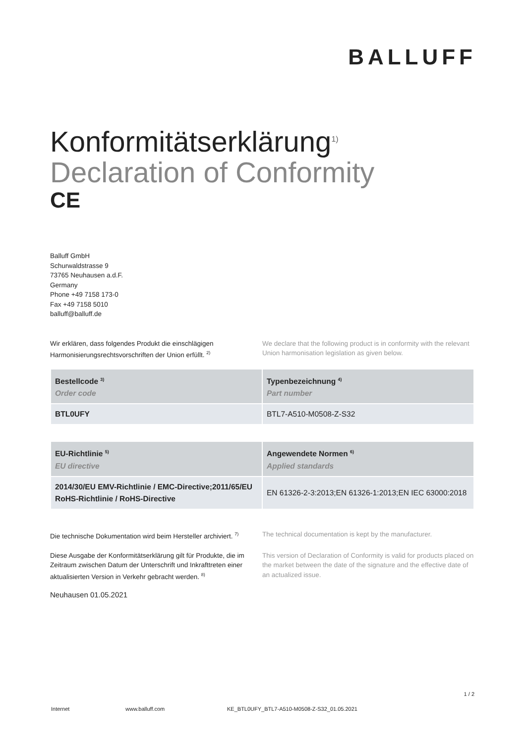BALLUFF
Konformitätserklärung<sup>1)</sup>
Declaration of Conformity
CE
Balluff GmbH
Schurwaldstrasse 9
73765 Neuhausen a.d.F.
Germany
Phone +49 7158 173-0
Fax +49 7158 5010
balluff@balluff.de
Wir erklären, dass folgendes Produkt die einschlägigen Harmonisierungsrechtsvorschriften der Union erfüllt. <sup>2)</sup>
We declare that the following product is in conformity with the relevant Union harmonisation legislation as given below.
| Bestellcode <sup>3)</sup> Order code | Typenbezeichnung <sup>4)</sup> Part number |
| --- | --- |
| BTL0UFY | BTL7-A510-M0508-Z-S32 |
| EU-Richtlinie <sup>5)</sup> EU directive | Angewendete Normen <sup>6)</sup> Applied standards |
| --- | --- |
| 2014/30/EU EMV-Richtlinie / EMC-Directive;2011/65/EU RoHS-Richtlinie / RoHS-Directive | EN 61326-2-3:2013;EN 61326-1:2013;EN IEC 63000:2018 |
Die technische Dokumentation wird beim Hersteller archiviert. <sup>7)</sup>
The technical documentation is kept by the manufacturer.
Diese Ausgabe der Konformitätserklärung gilt für Produkte, die im Zeitraum zwischen Datum der Unterschrift und Inkrafttreten einer aktualisierten Version in Verkehr gebracht werden. <sup>8)</sup>
This version of Declaration of Conformity is valid for products placed on the market between the date of the signature and the effective date of an actualized issue.
Neuhausen 01.05.2021
1 / 2
Internet www.balluff.com KE_BTL0UFY_BTL7-A510-M0508-Z-S32_01.05.2021